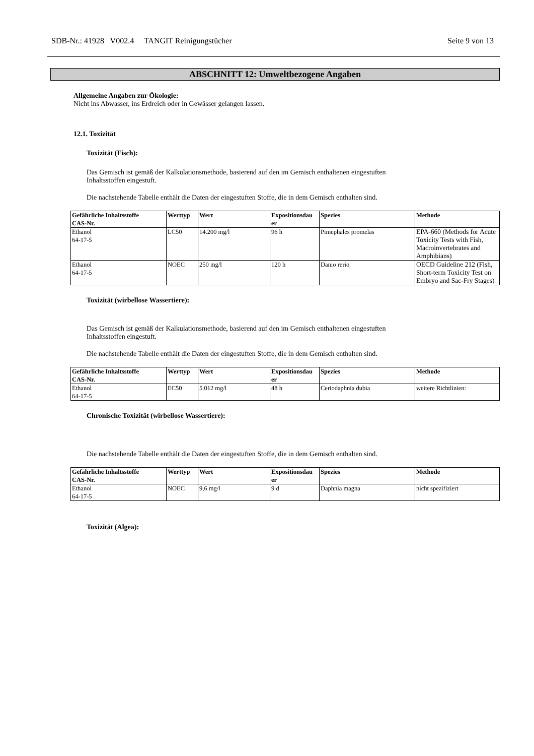SDB-Nr.: 41928 V002.4 TANGIT Reinigungstücher Seite 9 von 13
ABSCHNITT 12: Umweltbezogene Angaben
Allgemeine Angaben zur Ökologie:
Nicht ins Abwasser, ins Erdreich oder in Gewässer gelangen lassen.
12.1. Toxizität
Toxizität (Fisch):
Das Gemisch ist gemäß der Kalkulationsmethode, basierend auf den im Gemisch enthaltenen eingestuften
Inhaltsstoffen eingestuft.
Die nachstehende Tabelle enthält die Daten der eingestuften Stoffe, die in dem Gemisch enthalten sind.
| Gefährliche Inhaltsstoffe CAS-Nr. | Werttyp | Wert | Expositionsdau er | Spezies | Methode |
| --- | --- | --- | --- | --- | --- |
| Ethanol 64-17-5 | LC50 | 14.200 mg/l | 96 h | Pimephales promelas | EPA-660 (Methods for Acute Toxicity Tests with Fish, Macroinvertebrates and Amphibians) |
| Ethanol 64-17-5 | NOEC | 250 mg/l | 120 h | Danio rerio | OECD Guideline 212 (Fish, Short-term Toxicity Test on Embryo and Sac-Fry Stages) |
Toxizität (wirbellose Wassertiere):
Das Gemisch ist gemäß der Kalkulationsmethode, basierend auf den im Gemisch enthaltenen eingestuften
Inhaltsstoffen eingestuft.
Die nachstehende Tabelle enthält die Daten der eingestuften Stoffe, die in dem Gemisch enthalten sind.
| Gefährliche Inhaltsstoffe CAS-Nr. | Werttyp | Wert | Expositionsdau er | Spezies | Methode |
| --- | --- | --- | --- | --- | --- |
| Ethanol 64-17-5 | EC50 | 5.012 mg/l | 48 h | Ceriodaphnia dubia | weitere Richtlinien: |
Chronische Toxizität (wirbellose Wassertiere):
Die nachstehende Tabelle enthält die Daten der eingestuften Stoffe, die in dem Gemisch enthalten sind.
| Gefährliche Inhaltsstoffe CAS-Nr. | Werttyp | Wert | Expositionsdau er | Spezies | Methode |
| --- | --- | --- | --- | --- | --- |
| Ethanol 64-17-5 | NOEC | 9,6 mg/l | 9 d | Daphnia magna | nicht spezifiziert |
Toxizität (Algea):